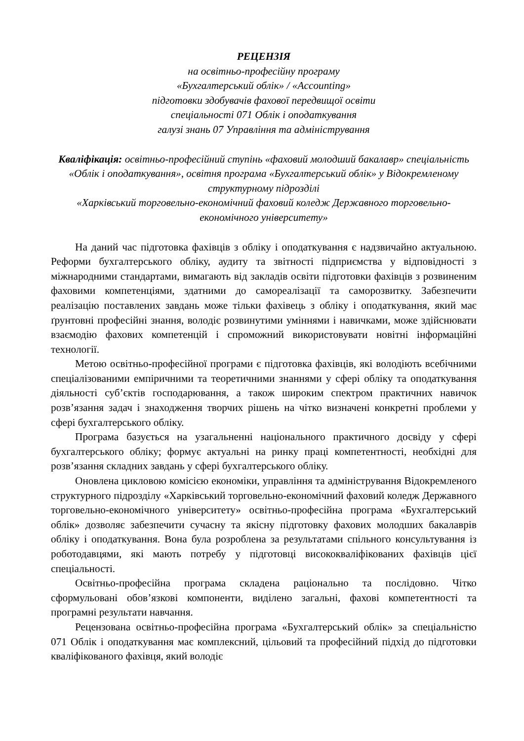РЕЦЕНЗІЯ
на освітньо-професійну програму
«Бухгалтерський облік» / «Accounting»
підготовки здобувачів фахової передвищої освіти
спеціальності 071 Облік і оподаткування
галузі знань 07 Управління та адміністрування
Кваліфікація: освітньо-професійний ступінь «фаховий молодший бакалавр» спеціальність «Облік і оподаткування», освітня програма «Бухгалтерський облік» у Відокремленому структурному підрозділі
«Харківський торговельно-економічний фаховий коледж Державного торговельно-економічного університету»
На даний час підготовка фахівців з обліку і оподаткування є надзвичайно актуальною. Реформи бухгалтерського обліку, аудиту та звітності підприємства у відповідності з міжнародними стандартами, вимагають від закладів освіти підготовки фахівців з розвиненим фаховими компетенціями, здатними до самореалізації та саморозвитку. Забезпечити реалізацію поставлених завдань може тільки фахівець з обліку і оподаткування, який має ґрунтовні професійні знання, володіє розвинутими уміннями і навичками, може здійснювати взаємодію фахових компетенцій і спроможний використовувати новітні інформаційні технології.
Метою освітньо-професійної програми є підготовка фахівців, які володіють всебічними спеціалізованими емпіричними та теоретичними знаннями у сфері обліку та оподаткування діяльності суб’єктів господарювання, а також широким спектром практичних навичок розв’язання задач і знаходження творчих рішень на чітко визначені конкретні проблеми у сфері бухгалтерського обліку.
Програма базується на узагальненні національного практичного досвіду у сфері бухгалтерського обліку; формує актуальні на ринку праці компетентності, необхідні для розв’язання складних завдань у сфері бухгалтерського обліку.
Оновлена цикловою комісією економіки, управління та адміністрування Відокремленого структурного підрозділу «Харківський торговельно-економічний фаховий коледж Державного торговельно-економічного університету» освітньо-професійна програма «Бухгалтерський облік» дозволяє забезпечити сучасну та якісну підготовку фахових молодших бакалаврів обліку і оподаткування. Вона була розроблена за результатами спільного консультування із роботодавцями, які мають потребу у підготовці висококваліфікованих фахівців цієї спеціальності.
Освітньо-професійна програма складена раціонально та послідовно. Чітко сформульовані обов’язкові компоненти, виділено загальні, фахові компетентності та програмні результати навчання.
Рецензована освітньо-професійна програма «Бухгалтерський облік» за спеціальністю 071 Облік і оподаткування має комплексний, цільовий та професійний підхід до підготовки кваліфікованого фахівця, який володіє